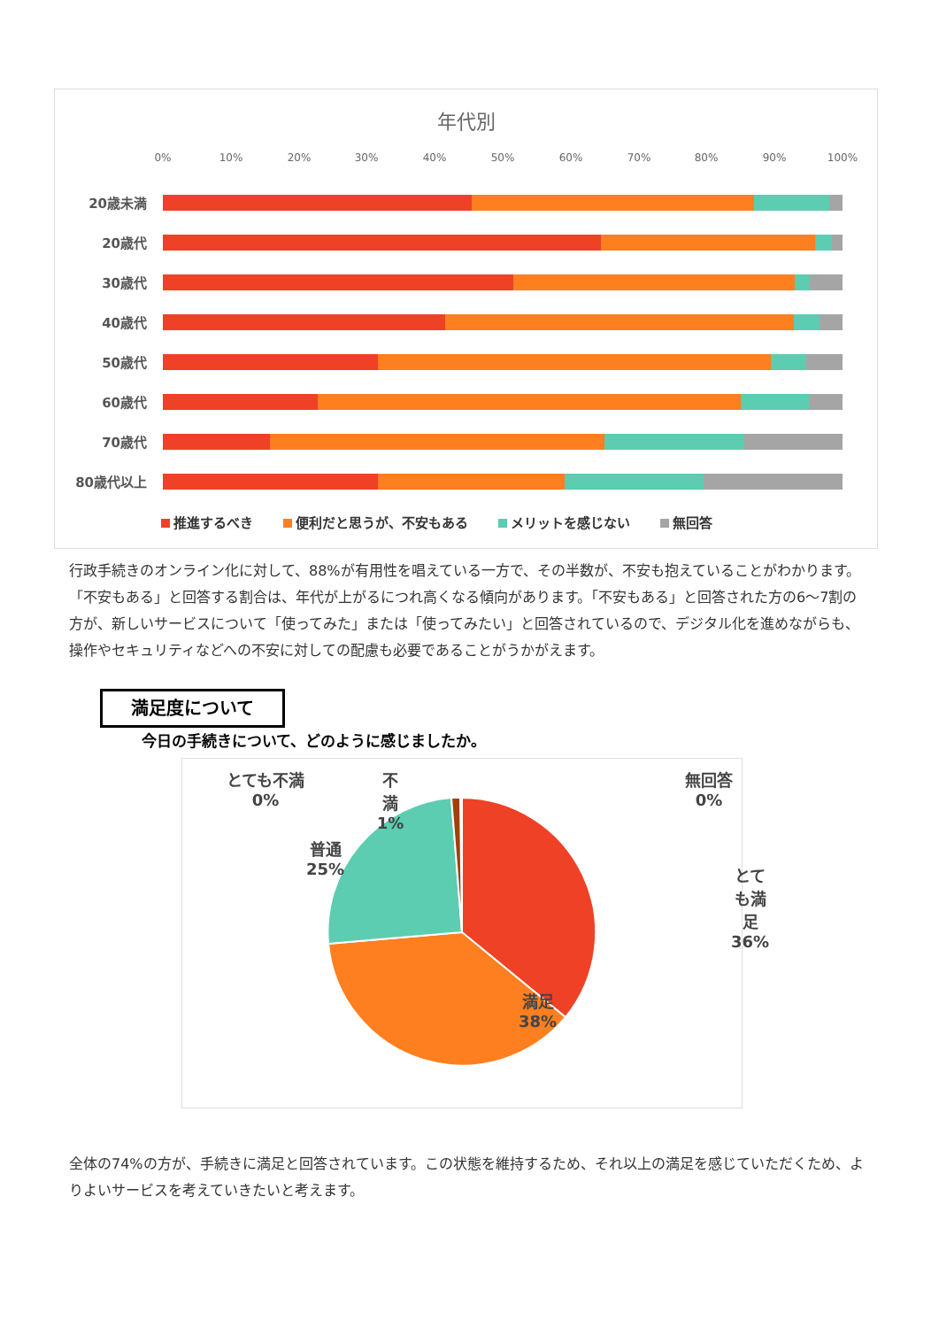年代別
0% 10% 20% 30% 40% 50% 60% 70% 80% 90% 100%
20歳未満
20歳代
30歳代
40歳代
50歳代
60歳代
70歳代
80歳代以上
推進するべき 便利だと思うが、不安もある メリットを感じない 無回答
行政手続きのオンライン化に対して、88%が有用性を唱えている一方で、その半数が、不安も抱えていることがわかります。「不安もある」と回答する割合は、年代が上がるにつれ高くなる傾向があります。「不安もある」と回答された方の6～7割の方が、新しいサービスについて「使ってみた」または「使ってみたい」と回答されているので、デジタル化を進めながらも、操作やセキュリティなどへの不安に対しての配慮も必要であることがうかがえます。
満足度について
今日の手続きについて、どのように感じましたか。
とても不満
0%
不
満
1%
普通
25%
無回答
0%
とても満足
36%
満足
38%
全体の74%の方が、手続きに満足と回答されています。この状態を維持するため、それ以上の満足を感じていただくため、よりよいサービスを考えていきたいと考えます。